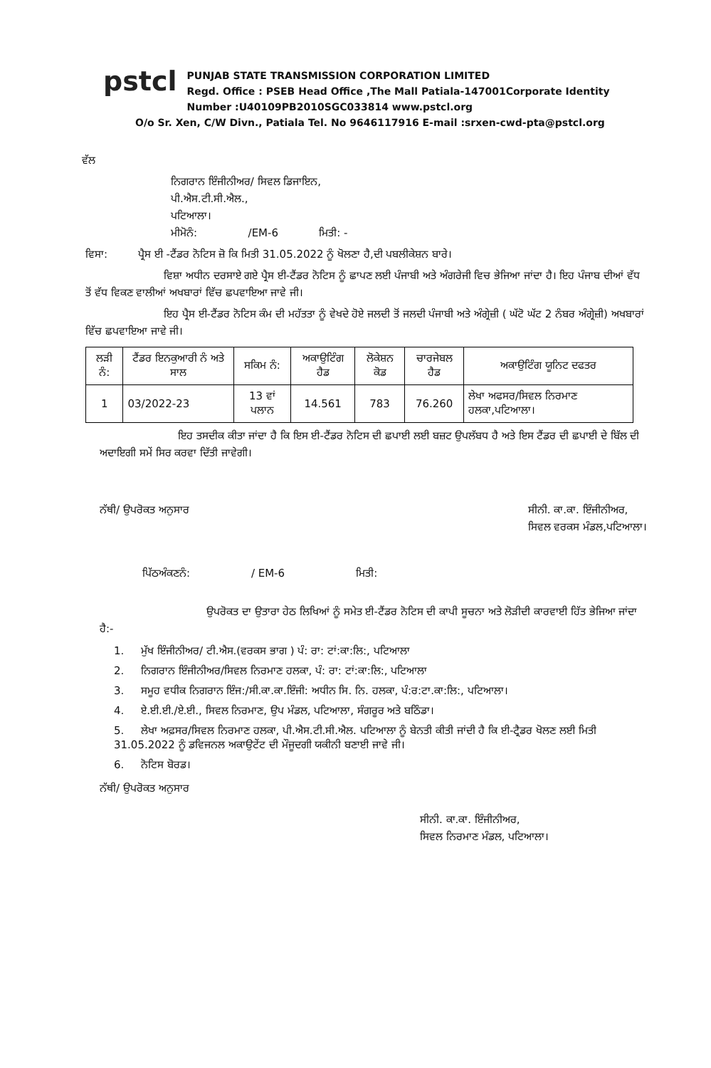pstcl
PUNJAB STATE TRANSMISSION CORPORATION LIMITED
Regd. Office : PSEB Head Office ,The Mall Patiala-147001Corporate Identity
Number :U40109PB2010SGC033814 www.pstcl.org
O/o Sr. Xen, C/W Divn., Patiala Tel. No 9646117916 E-mail :srxen-cwd-pta@pstcl.org
ਵੱਲ
ਨਿਗਰਾਨ ਇੰਜੀਨੀਅਰ/ ਸਿਵਲ ਡਿਜਾਇਨ,
ਪੀ.ਐਸ.ਟੀ.ਸੀ.ਐਲ.,
ਪਟਿਆਲਾ।
ਮੀਮੋਨੰ: /EM-6 ਮਿਤੀ: -
ਵਿਸਾ: ਪ੍ਰੈਸ ਈ -ਟੈਂਡਰ ਨੋਟਿਸ ਜ਼ੋ ਕਿ ਮਿਤੀ 31.05.2022 ਨੂੰ ਖੋਲਣਾ ਹੈ,ਦੀ ਪਬਲੀਕੇਸ਼ਨ ਬਾਰੇ।
ਵਿਸ਼ਾ ਅਧੀਨ ਦਰਸਾਏ ਗਏ ਪ੍ਰੈਸ ਈ-ਟੈਂਡਰ ਨੋਟਿਸ ਨੂੰ ਛਾਪਣ ਲਈ ਪੰਜਾਬੀ ਅਤੇ ਅੰਗਰੇਜੀ ਵਿਚ ਭੇਜਿਆ ਜਾਂਦਾ ਹੈ। ਇਹ ਪੰਜਾਬ ਦੀਆਂ ਵੱਧ ਤੋਂ ਵੱਧ ਵਿਕਣ ਵਾਲੀਆਂ ਅਖਬਾਰਾਂ ਵਿੱਚ ਛਪਵਾਇਆ ਜਾਵੇ ਜੀ।
ਇਹ ਪ੍ਰੈਸ ਈ-ਟੈਂਡਰ ਨੋਟਿਸ ਕੰਮ ਦੀ ਮਹੱਤਤਾ ਨੂੰ ਵੇਖਦੇ ਹੋਏ ਜਲਦੀ ਤੋਂ ਜਲਦੀ ਪੰਜਾਬੀ ਅਤੇ ਅੰਗ੍ਰੇਜ਼ੀ ( ਘੱਟੋ ਘੱਟ 2 ਨੰਬਰ ਅੰਗ੍ਰੇਜ਼ੀ) ਅਖਬਾਰਾਂ ਵਿੱਚ ਛਪਵਾਇਆ ਜਾਵੇ ਜੀ।
| ਲੜੀ ਨੰ: | ਟੈਂਡਰ ਇਨਕੁਆਰੀ ਨੰ ਅਤੇ ਸਾਲ | ਸਕਿਮ ਨੰ: | ਅਕਾਉਟਿੰਗ ਹੈਡ | ਲੋਕੇਸ਼ਨ ਕੋਡ | ਚਾਰਜੇਬਲ ਹੈਡ | ਅਕਾਉਟਿੰਗ ਯੂਨਿਟ ਦਫਤਰ |
| --- | --- | --- | --- | --- | --- | --- |
| 1 | 03/2022-23 | 13 ਵਾਂ ਪਲਾਨ | 14.561 | 783 | 76.260 | ਲੇਖਾ ਅਫਸਰ/ਸਿਵਲ ਨਿਰਮਾਣ ਹਲਕਾ,ਪਟਿਆਲਾ। |
ਇਹ ਤਸਦੀਕ ਕੀਤਾ ਜਾਂਦਾ ਹੈ ਕਿ ਇਸ ਈ-ਟੈਂਡਰ ਨੋਟਿਸ ਦੀ ਛਪਾਈ ਲਈ ਬਜ਼ਟ ਉਪਲੱਬਧ ਹੈ ਅਤੇ ਇਸ ਟੈਂਡਰ ਦੀ ਛਪਾਈ ਦੇ ਬਿੱਲ ਦੀ ਅਦਾਇਗੀ ਸਮੇਂ ਸਿਰ ਕਰਵਾ ਦਿੱਤੀ ਜਾਵੇਗੀ।
ਨੱਥੀ/ ਉਪਰੋਕਤ ਅਨੁਸਾਰ ਸੀਨੀ. ਕਾ.ਕਾ. ਇੰਜੀਨੀਅਰ,
ਸਿਵਲ ਵਰਕਸ ਮੰਡਲ,ਪਟਿਆਲਾ।
ਪਿੱਠਅੰਕਣਨੰ: / EM-6 ਮਿਤੀ:
ਉਪਰੋਕਤ ਦਾ ਉਤਾਰਾ ਹੇਠ ਲਿਖਿਆਂ ਨੂੰ ਸਮੇਤ ਈ-ਟੈਂਡਰ ਨੋਟਿਸ ਦੀ ਕਾਪੀ ਸੂਚਨਾ ਅਤੇ ਲੋੜੀਦੀ ਕਾਰਵਾਈ ਹਿੱਤ ਭੇਜਿਆ ਜਾਂਦਾ ਹੈ:-
1. ਮੁੱਖ ਇੰਜੀਨੀਅਰ/ ਟੀ.ਐਸ.(ਵਰਕਸ ਭਾਗ ) ਪੰ: ਰਾ: ਟਾਂ:ਕਾ:ਲਿ:, ਪਟਿਆਲਾ
2. ਨਿਗਰਾਨ ਇੰਜੀਨੀਅਰ/ਸਿਵਲ ਨਿਰਮਾਣ ਹਲਕਾ, ਪੰ: ਰਾ: ਟਾਂ:ਕਾ:ਲਿ:, ਪਟਿਆਲਾ
3. ਸਮੂਹ ਵਧੀਕ ਨਿਗਰਾਨ ਇੰਜ:/ਸੀ.ਕਾ.ਕਾ.ਇੰਜੀ: ਅਧੀਨ ਸਿ. ਨਿ. ਹਲਕਾ, ਪੰ:ਰ:ਟਾ.ਕਾ:ਲਿ:, ਪਟਿਆਲਾ।
4. ਏ.ਈ.ਈ./ਏ.ਈ., ਸਿਵਲ ਨਿਰਮਾਣ, ਉਪ ਮੰਡਲ, ਪਟਿਆਲਾ, ਸੰਗਰੂਰ ਅਤੇ ਬਠਿੰਡਾ।
5. ਲੇਖਾ ਅਫ਼ਸਰ/ਸਿਵਲ ਨਿਰਮਾਣ ਹਲਕਾ, ਪੀ.ਐਸ.ਟੀ.ਸੀ.ਐਲ. ਪਟਿਆਲਾ ਨੂੰ ਬੇਨਤੀ ਕੀਤੀ ਜਾਂਦੀ ਹੈ ਕਿ ਈ-ਟ੍ਰੈਡਰ ਖੋਲਣ ਲਈ ਮਿਤੀ 31.05.2022 ਨੂੰ ਡਵਿਜਨਲ ਅਕਾਉਟੇਂਟ ਦੀ ਮੌਜੂਦਗੀ ਯਕੀਨੀ ਬਣਾਈ ਜਾਵੇ ਜੀ।
6. ਨੋਟਿਸ ਬੋਰਡ।
ਨੱਥੀ/ ਉਪਰੋਕਤ ਅਨੁਸਾਰ
ਸੀਨੀ. ਕਾ.ਕਾ. ਇੰਜੀਨੀਅਰ,
ਸਿਵਲ ਨਿਰਮਾਣ ਮੰਡਲ, ਪਟਿਆਲਾ।